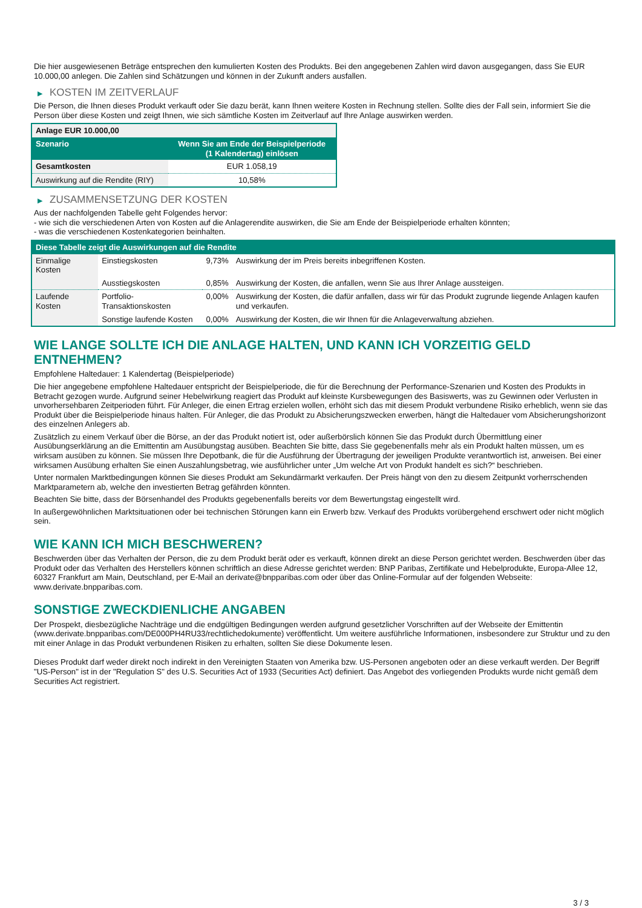Die hier ausgewiesenen Beträge entsprechen den kumulierten Kosten des Produkts. Bei den angegebenen Zahlen wird davon ausgegangen, dass Sie EUR 10.000,00 anlegen. Die Zahlen sind Schätzungen und können in der Zukunft anders ausfallen.
▶ KOSTEN IM ZEITVERLAUF
Die Person, die Ihnen dieses Produkt verkauft oder Sie dazu berät, kann Ihnen weitere Kosten in Rechnung stellen. Sollte dies der Fall sein, informiert Sie die Person über diese Kosten und zeigt Ihnen, wie sich sämtliche Kosten im Zeitverlauf auf Ihre Anlage auswirken werden.
| Anlage EUR 10.000,00 | |
| Szenario | Wenn Sie am Ende der Beispielperiode (1 Kalendertag) einlösen |
| Gesamtkosten | EUR 1.058,19 |
| Auswirkung auf die Rendite (RIY) | 10,58% |
▶ ZUSAMMENSETZUNG DER KOSTEN
Aus der nachfolgenden Tabelle geht Folgendes hervor:
- wie sich die verschiedenen Arten von Kosten auf die Anlagerendite auswirken, die Sie am Ende der Beispielperiode erhalten könnten;
- was die verschiedenen Kostenkategorien beinhalten.
| Diese Tabelle zeigt die Auswirkungen auf die Rendite | | | |
| --- | --- | --- | --- |
| Einmalige Kosten | Einstiegskosten | 9,73% | Auswirkung der im Preis bereits inbegriffenen Kosten. |
| | Ausstiegskosten | 0,85% | Auswirkung der Kosten, die anfallen, wenn Sie aus Ihrer Anlage aussteigen. |
| Laufende Kosten | Portfolio-Transaktionskosten | 0,00% | Auswirkung der Kosten, die dafür anfallen, dass wir für das Produkt zugrunde liegende Anlagen kaufen und verkaufen. |
| | Sonstige laufende Kosten | 0,00% | Auswirkung der Kosten, die wir Ihnen für die Anlageverwaltung abziehen. |
WIE LANGE SOLLTE ICH DIE ANLAGE HALTEN, UND KANN ICH VORZEITIG GELD ENTNEHMEN?
Empfohlene Haltedauer: 1 Kalendertag (Beispielperiode)
Die hier angegebene empfohlene Haltedauer entspricht der Beispielperiode, die für die Berechnung der Performance-Szenarien und Kosten des Produkts in Betracht gezogen wurde. Aufgrund seiner Hebelwirkung reagiert das Produkt auf kleinste Kursbewegungen des Basiswerts, was zu Gewinnen oder Verlusten in unvorhersehbaren Zeitperioden führt. Für Anleger, die einen Ertrag erzielen wollen, erhöht sich das mit diesem Produkt verbundene Risiko erheblich, wenn sie das Produkt über die Beispielperiode hinaus halten. Für Anleger, die das Produkt zu Absicherungszwecken erwerben, hängt die Haltedauer vom Absicherungshorizont des einzelnen Anlegers ab.
Zusätzlich zu einem Verkauf über die Börse, an der das Produkt notiert ist, oder außerbörslich können Sie das Produkt durch Übermittlung einer Ausübungserklärung an die Emittentin am Ausübungstag ausüben. Beachten Sie bitte, dass Sie gegebenenfalls mehr als ein Produkt halten müssen, um es wirksam ausüben zu können. Sie müssen Ihre Depotbank, die für die Ausführung der Übertragung der jeweiligen Produkte verantwortlich ist, anweisen. Bei einer wirksamen Ausübung erhalten Sie einen Auszahlungsbetrag, wie ausführlicher unter „Um welche Art von Produkt handelt es sich?“ beschrieben.
Unter normalen Marktbedingungen können Sie dieses Produkt am Sekundärmarkt verkaufen. Der Preis hängt von den zu diesem Zeitpunkt vorherrschenden Marktparametern ab, welche den investierten Betrag gefährden könnten.
Beachten Sie bitte, dass der Börsenhandel des Produkts gegebenenfalls bereits vor dem Bewertungstag eingestellt wird.
In außergewöhnlichen Marktsituationen oder bei technischen Störungen kann ein Erwerb bzw. Verkauf des Produkts vorübergehend erschwert oder nicht möglich sein.
WIE KANN ICH MICH BESCHWEREN?
Beschwerden über das Verhalten der Person, die zu dem Produkt berät oder es verkauft, können direkt an diese Person gerichtet werden. Beschwerden über das Produkt oder das Verhalten des Herstellers können schriftlich an diese Adresse gerichtet werden: BNP Paribas, Zertifikate und Hebelprodukte, Europa-Allee 12, 60327 Frankfurt am Main, Deutschland, per E-Mail an derivate@bnpparibas.com oder über das Online-Formular auf der folgenden Webseite: www.derivate.bnpparibas.com.
SONSTIGE ZWECKDIENLICHE ANGABEN
Der Prospekt, diesbezügliche Nachträge und die endgültigen Bedingungen werden aufgrund gesetzlicher Vorschriften auf der Webseite der Emittentin (www.derivate.bnpparibas.com/DE000PH4RU33/rechtlichedokumente) veröffentlicht. Um weitere ausführliche Informationen, insbesondere zur Struktur und zu den mit einer Anlage in das Produkt verbundenen Risiken zu erhalten, sollten Sie diese Dokumente lesen.
Dieses Produkt darf weder direkt noch indirekt in den Vereinigten Staaten von Amerika bzw. US-Personen angeboten oder an diese verkauft werden. Der Begriff "US-Person" ist in der "Regulation S" des U.S. Securities Act of 1933 (Securities Act) definiert. Das Angebot des vorliegenden Produkts wurde nicht gemäß dem Securities Act registriert.
3 / 3